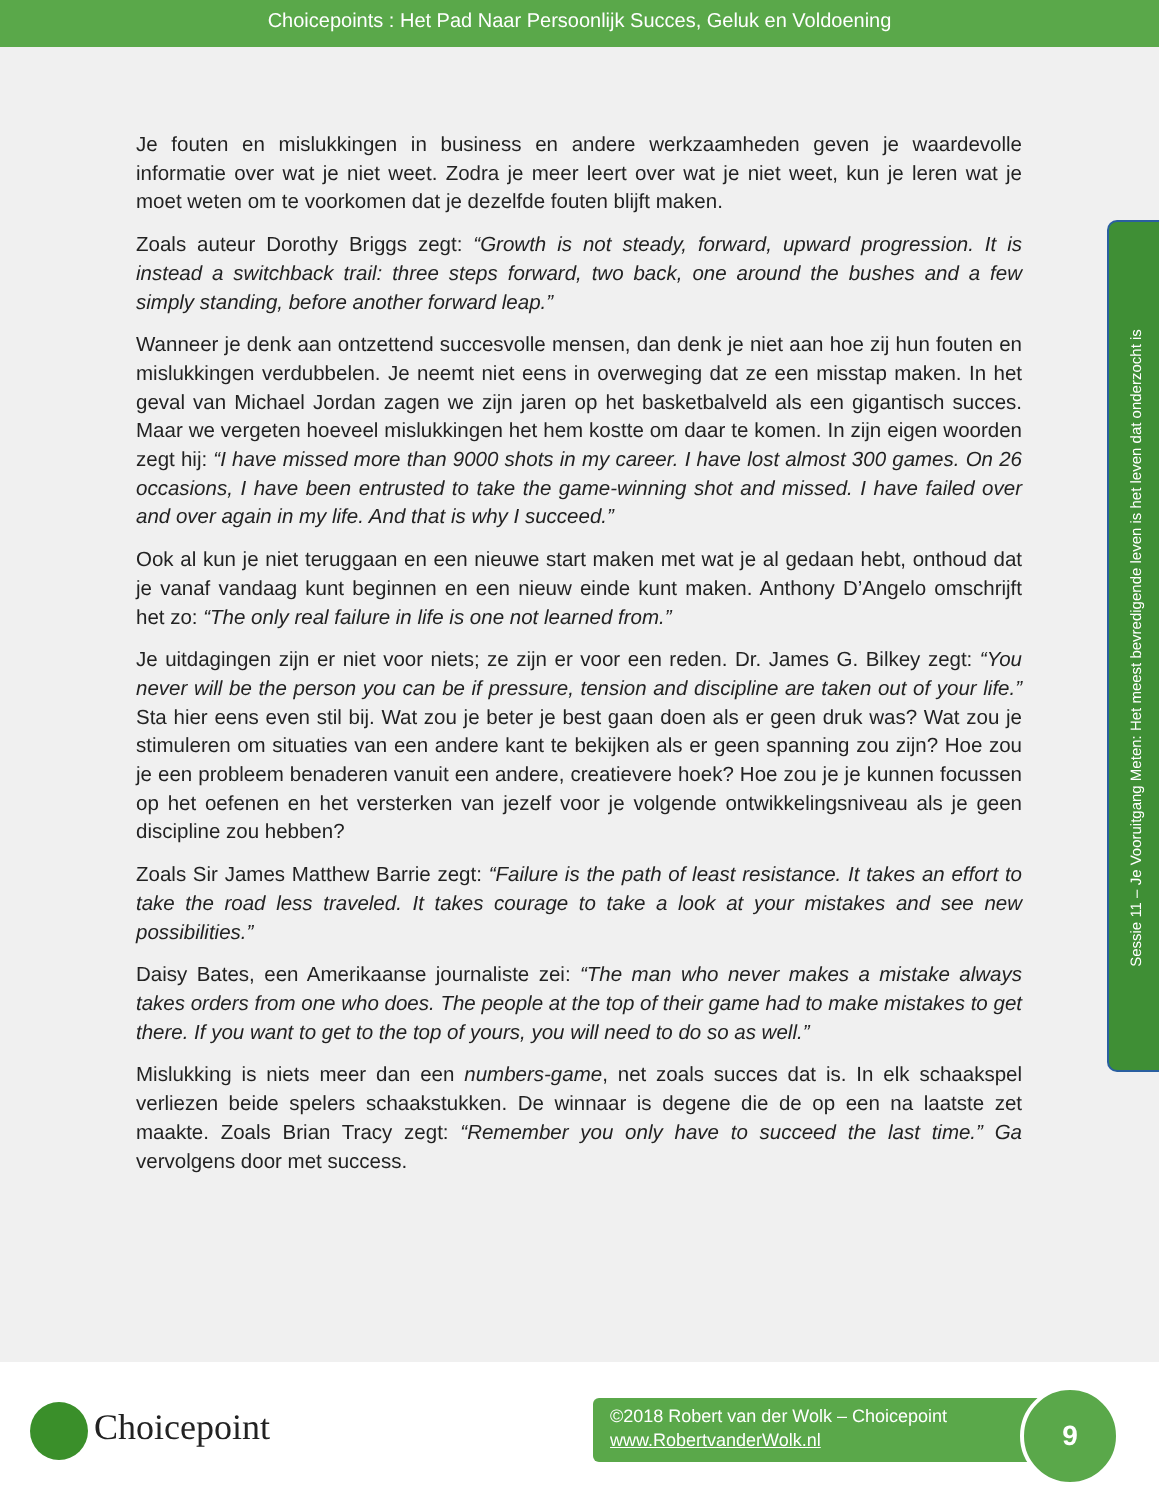Choicepoints : Het Pad Naar Persoonlijk Succes, Geluk en Voldoening
Je fouten en mislukkingen in business en andere werkzaamheden geven je waardevolle informatie over wat je niet weet. Zodra je meer leert over wat je niet weet, kun je leren wat je moet weten om te voorkomen dat je dezelfde fouten blijft maken.
Zoals auteur Dorothy Briggs zegt: “Growth is not steady, forward, upward progression. It is instead a switchback trail: three steps forward, two back, one around the bushes and a few simply standing, before another forward leap.”
Wanneer je denk aan ontzettend succesvolle mensen, dan denk je niet aan hoe zij hun fouten en mislukkingen verdubbelen. Je neemt niet eens in overweging dat ze een misstap maken. In het geval van Michael Jordan zagen we zijn jaren op het basketbalveld als een gigantisch succes. Maar we vergeten hoeveel mislukkingen het hem kostte om daar te komen. In zijn eigen woorden zegt hij: “I have missed more than 9000 shots in my career. I have lost almost 300 games. On 26 occasions, I have been entrusted to take the game-winning shot and missed. I have failed over and over again in my life. And that is why I succeed.”
Ook al kun je niet teruggaan en een nieuwe start maken met wat je al gedaan hebt, onthoud dat je vanaf vandaag kunt beginnen en een nieuw einde kunt maken. Anthony D’Angelo omschrijft het zo: “The only real failure in life is one not learned from.”
Je uitdagingen zijn er niet voor niets; ze zijn er voor een reden. Dr. James G. Bilkey zegt: “You never will be the person you can be if pressure, tension and discipline are taken out of your life.” Sta hier eens even stil bij. Wat zou je beter je best gaan doen als er geen druk was? Wat zou je stimuleren om situaties van een andere kant te bekijken als er geen spanning zou zijn? Hoe zou je een probleem benaderen vanuit een andere, creatievere hoek? Hoe zou je je kunnen focussen op het oefenen en het versterken van jezelf voor je volgende ontwikkelingsniveau als je geen discipline zou hebben?
Zoals Sir James Matthew Barrie zegt: “Failure is the path of least resistance. It takes an effort to take the road less traveled. It takes courage to take a look at your mistakes and see new possibilities.”
Daisy Bates, een Amerikaanse journaliste zei: “The man who never makes a mistake always takes orders from one who does. The people at the top of their game had to make mistakes to get there. If you want to get to the top of yours, you will need to do so as well.”
Mislukking is niets meer dan een numbers-game, net zoals succes dat is. In elk schaakspel verliezen beide spelers schaakstukken. De winnaar is degene die de op een na laatste zet maakte. Zoals Brian Tracy zegt: “Remember you only have to succeed the last time.” Ga vervolgens door met success.
Sessie 11 – Je Vooruitgang Meten: Het meest bevredigende leven is het leven dat onderzocht is
Choicepoint
©2018 Robert van der Wolk – Choicepoint
www.RobertvanderWolk.nl
9